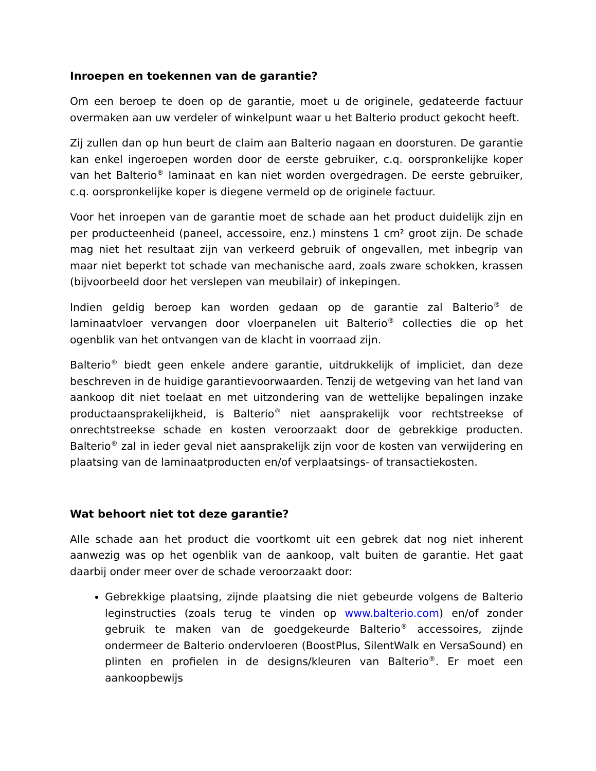Inroepen en toekennen van de garantie?
Om een beroep te doen op de garantie, moet u de originele, gedateerde factuur overmaken aan uw verdeler of winkelpunt waar u het Balterio product gekocht heeft.
Zij zullen dan op hun beurt de claim aan Balterio nagaan en doorsturen. De garantie kan enkel ingeroepen worden door de eerste gebruiker, c.q. oorspronkelijke koper van het Balterio<sup>®</sup> laminaat en kan niet worden overgedragen. De eerste gebruiker, c.q. oorspronkelijke koper is diegene vermeld op de originele factuur.
Voor het inroepen van de garantie moet de schade aan het product duidelijk zijn en per producteenheid (paneel, accessoire, enz.) minstens 1 cm² groot zijn. De schade mag niet het resultaat zijn van verkeerd gebruik of ongevallen, met inbegrip van maar niet beperkt tot schade van mechanische aard, zoals zware schokken, krassen (bijvoorbeeld door het verslepen van meubilair) of inkepingen.
Indien geldig beroep kan worden gedaan op de garantie zal Balterio<sup>®</sup> de laminaatvloer vervangen door vloerpanelen uit Balterio<sup>®</sup> collecties die op het ogenblik van het ontvangen van de klacht in voorraad zijn.
Balterio<sup>®</sup> biedt geen enkele andere garantie, uitdrukkelijk of impliciet, dan deze beschreven in de huidige garantievoorwaarden. Tenzij de wetgeving van het land van aankoop dit niet toelaat en met uitzondering van de wettelijke bepalingen inzake productaansprakelijkheid, is Balterio<sup>®</sup> niet aansprakelijk voor rechtstreekse of onrechtstreekse schade en kosten veroorzaakt door de gebrekkige producten. Balterio<sup>®</sup> zal in ieder geval niet aansprakelijk zijn voor de kosten van verwijdering en plaatsing van de laminaatproducten en/of verplaatsings- of transactiekosten.
Wat behoort niet tot deze garantie?
Alle schade aan het product die voortkomt uit een gebrek dat nog niet inherent aanwezig was op het ogenblik van de aankoop, valt buiten de garantie. Het gaat daarbij onder meer over de schade veroorzaakt door:
Gebrekkige plaatsing, zijnde plaatsing die niet gebeurde volgens de Balterio leginstructies (zoals terug te vinden op www.balterio.com) en/of zonder gebruik te maken van de goedgekeurde Balterio<sup>®</sup> accessoires, zijnde ondermeer de Balterio ondervloeren (BoostPlus, SilentWalk en VersaSound) en plinten en profielen in de designs/kleuren van Balterio<sup>®</sup>. Er moet een aankoopbewijs